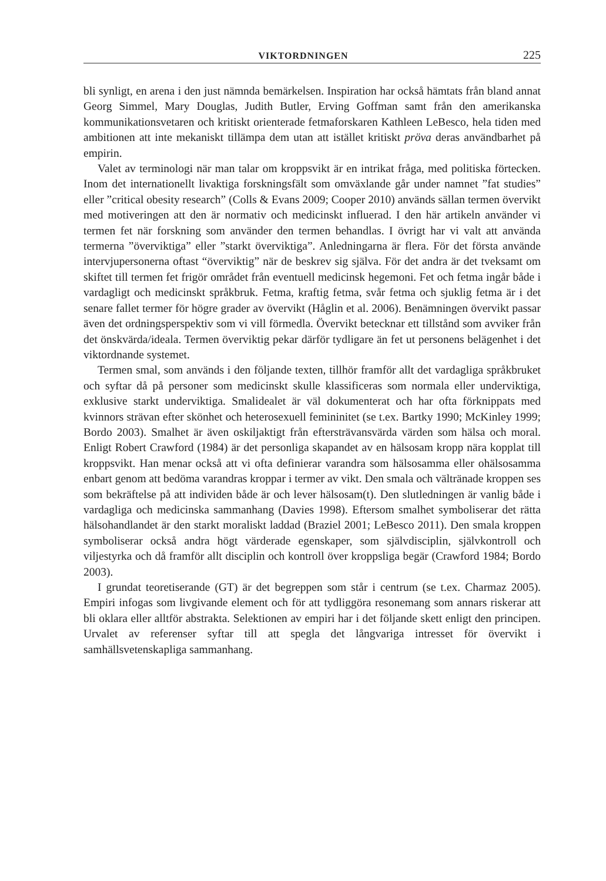VIKTORDNINGEN 225
bli synligt, en arena i den just nämnda bemärkelsen. Inspiration har också hämtats från bland annat Georg Simmel, Mary Douglas, Judith Butler, Erving Goffman samt från den amerikanska kommunikationsvetaren och kritiskt orienterade fetmaforskaren Kathleen LeBesco, hela tiden med ambitionen att inte mekaniskt tillämpa dem utan att istället kritiskt pröva deras användbarhet på empirin.
Valet av terminologi när man talar om kroppsvikt är en intrikat fråga, med politiska förtecken. Inom det internationellt livaktiga forskningsfält som omväxlande går under namnet ”fat studies” eller ”critical obesity research” (Colls & Evans 2009; Cooper 2010) används sällan termen övervikt med motiveringen att den är normativ och medicinskt influerad. I den här artikeln använder vi termen fet när forskning som använder den termen behandlas. I övrigt har vi valt att använda termerna ”överviktiga” eller ”starkt överviktiga”. Anledningarna är flera. För det första använde intervjupersonerna oftast “överviktig” när de beskrev sig själva. För det andra är det tveksamt om skiftet till termen fet frigör området från eventuell medicinsk hegemoni. Fet och fetma ingår både i vardagligt och medicinskt språkbruk. Fetma, kraftig fetma, svår fetma och sjuklig fetma är i det senare fallet termer för högre grader av övervikt (Håglin et al. 2006). Benämningen övervikt passar även det ordningsperspektiv som vi vill förmedla. Övervikt betecknar ett tillstånd som avviker från det önskvärda/ideala. Termen överviktig pekar därför tydligare än fet ut personens belägenhet i det viktordnande systemet.
Termen smal, som används i den följande texten, tillhör framför allt det vardagliga språkbruket och syftar då på personer som medicinskt skulle klassificeras som normala eller underviktiga, exklusive starkt underviktiga. Smalidealet är väl dokumenterat och har ofta förknippats med kvinnors strävan efter skönhet och heterosexuell femininitet (se t.ex. Bartky 1990; McKinley 1999; Bordo 2003). Smalhet är även oskiljaktigt från eftersträvansvärda värden som hälsa och moral. Enligt Robert Crawford (1984) är det personliga skapandet av en hälsosam kropp nära kopplat till kroppsvikt. Han menar också att vi ofta definierar varandra som hälsosamma eller ohälsosamma enbart genom att bedöma varandras kroppar i termer av vikt. Den smala och vältränade kroppen ses som bekräftelse på att individen både är och lever hälsosam(t). Den slutledningen är vanlig både i vardagliga och medicinska sammanhang (Davies 1998). Eftersom smalhet symboliserar det rätta hälsohandlandet är den starkt moraliskt laddad (Braziel 2001; LeBesco 2011). Den smala kroppen symboliserar också andra högt värderade egenskaper, som självdisciplin, självkontroll och viljestyrka och då framför allt disciplin och kontroll över kroppsliga begär (Crawford 1984; Bordo 2003).
I grundat teoretiserande (GT) är det begreppen som står i centrum (se t.ex. Charmaz 2005). Empiri infogas som livgivande element och för att tydliggöra resonemang som annars riskerar att bli oklara eller alltför abstrakta. Selektionen av empiri har i det följande skett enligt den principen. Urvalet av referenser syftar till att spegla det långvariga intresset för övervikt i samhällsvetenskapliga sammanhang.